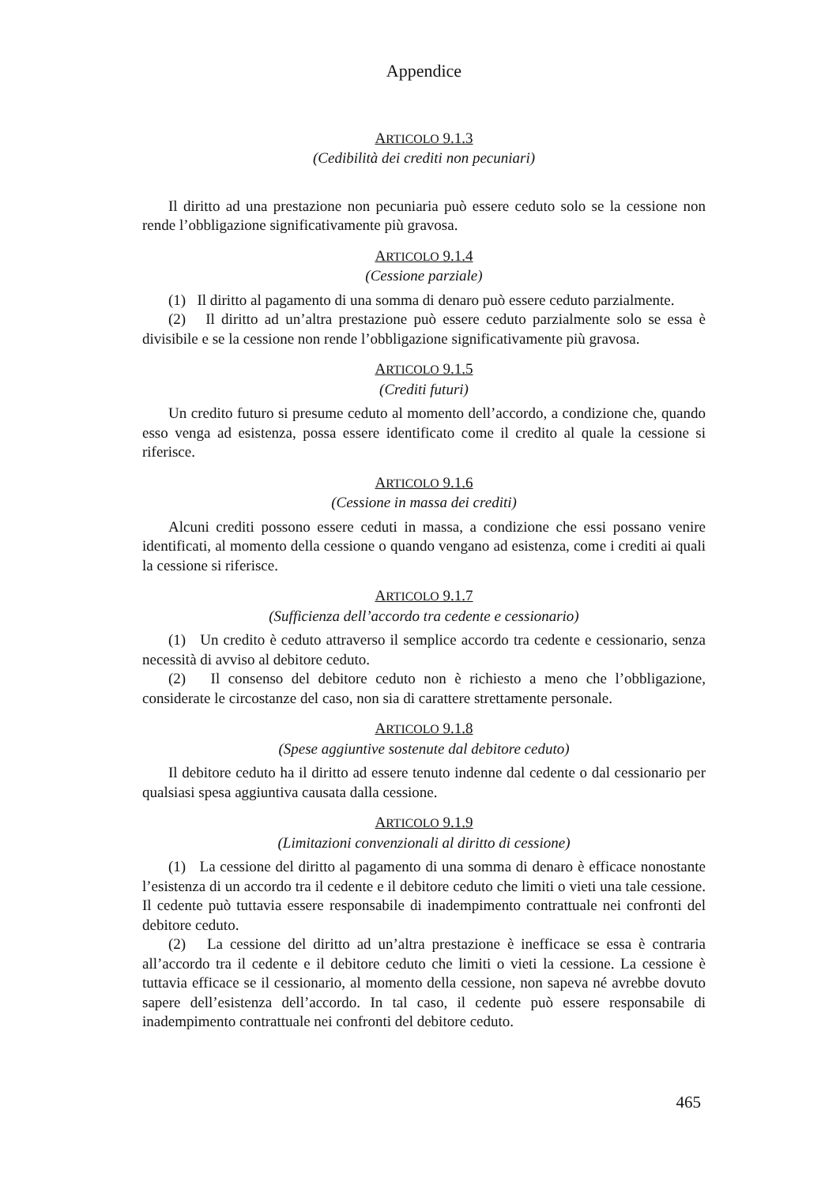Appendice
ARTICOLO 9.1.3
(Cedibilità dei crediti non pecuniari)
Il diritto ad una prestazione non pecuniaria può essere ceduto solo se la cessione non rende l’obbligazione significativamente più gravosa.
ARTICOLO 9.1.4
(Cessione parziale)
(1) Il diritto al pagamento di una somma di denaro può essere ceduto parzialmente.
(2) Il diritto ad un’altra prestazione può essere ceduto parzialmente solo se essa è divisibile e se la cessione non rende l’obbligazione significativamente più gravosa.
ARTICOLO 9.1.5
(Crediti futuri)
Un credito futuro si presume ceduto al momento dell’accordo, a condizione che, quando esso venga ad esistenza, possa essere identificato come il credito al quale la cessione si riferisce.
ARTICOLO 9.1.6
(Cessione in massa dei crediti)
Alcuni crediti possono essere ceduti in massa, a condizione che essi possano venire identificati, al momento della cessione o quando vengano ad esistenza, come i crediti ai quali la cessione si riferisce.
ARTICOLO 9.1.7
(Sufficienza dell’accordo tra cedente e cessionario)
(1) Un credito è ceduto attraverso il semplice accordo tra cedente e cessionario, senza necessità di avviso al debitore ceduto.
(2) Il consenso del debitore ceduto non è richiesto a meno che l’obbligazione, considerate le circostanze del caso, non sia di carattere strettamente personale.
ARTICOLO 9.1.8
(Spese aggiuntive sostenute dal debitore ceduto)
Il debitore ceduto ha il diritto ad essere tenuto indenne dal cedente o dal cessionario per qualsiasi spesa aggiuntiva causata dalla cessione.
ARTICOLO 9.1.9
(Limitazioni convenzionali al diritto di cessione)
(1) La cessione del diritto al pagamento di una somma di denaro è efficace nonostante l’esistenza di un accordo tra il cedente e il debitore ceduto che limiti o vieti una tale cessione. Il cedente può tuttavia essere responsabile di inadempimento contrattuale nei confronti del debitore ceduto.
(2) La cessione del diritto ad un’altra prestazione è inefficace se essa è contraria all’accordo tra il cedente e il debitore ceduto che limiti o vieti la cessione. La cessione è tuttavia efficace se il cessionario, al momento della cessione, non sapeva né avrebbe dovuto sapere dell’esistenza dell’accordo. In tal caso, il cedente può essere responsabile di inadempimento contrattuale nei confronti del debitore ceduto.
465